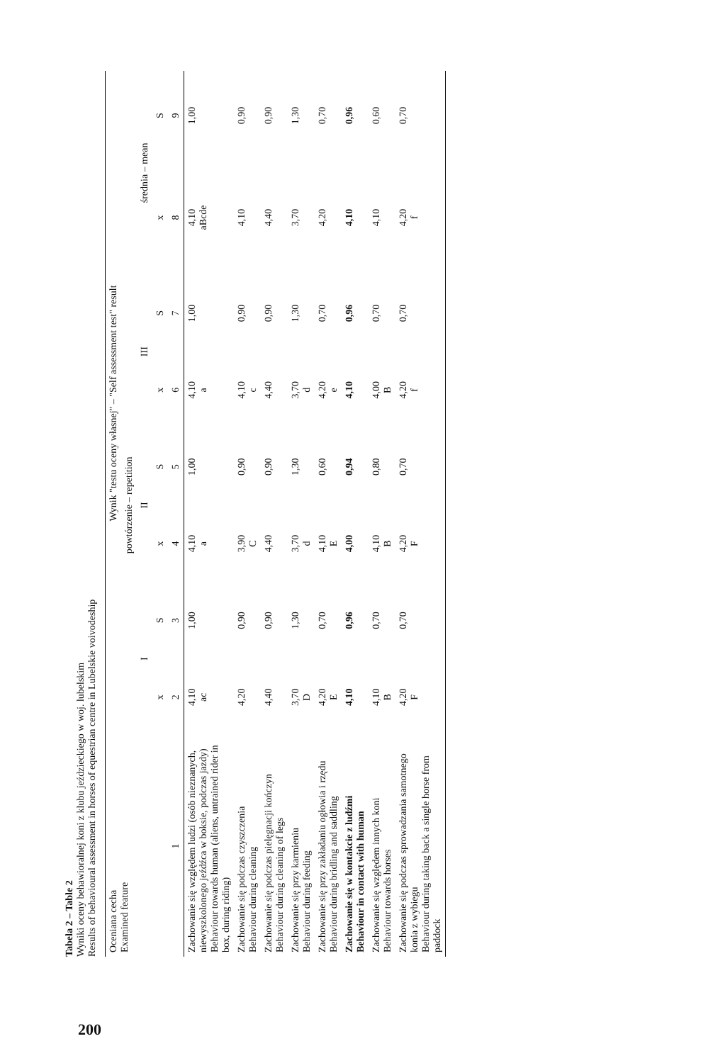Tabela 2 – Table 2
Wyniki oceny behawioralnej koni z klubu jeździeckiego w woj. lubelskim
Results of behavioural assessment in horses of equestrian centre in Lubelskie voivodeship
| Oceniana cecha Examined feature | Wynik "testu oceny własnej" – "Self assessment test" result | | | | | | | |
| --- | --- | --- | --- | --- | --- | --- | --- | --- |
| | powtórzenie – repetition | | | | | | średnia – mean | |
| | I | | II | | III | | | |
| | x | S | x | S | x | S | x | S |
| 1 | 2 | 3 | 4 | 5 | 6 | 7 | 8 | 9 |
| Zachowanie się względem ludzi (osób nieznanych, niewyszkolonego jeźdźca w boksie, podczas jazdy) Behaviour towards human (aliens, untrained rider in box, during riding) | 4,10 ac | 1,00 | 4,10 a | 1,00 | 4,10 a | 1,00 | 4,10 aBcde | 1,00 |
| Zachowanie się podczas czyszczenia Behaviour during cleaning | 4,20 | 0,90 | 3,90 C | 0,90 | 4,10 c | 0,90 | 4,10 | 0,90 |
| Zachowanie się podczas pielęgnacji kończyn Behaviour during cleaning of legs | 4,40 | 0,90 | 4,40 | 0,90 | 4,40 | 0,90 | 4,40 | 0,90 |
| Zachowanie się przy karmieniu Behaviour during feeding | 3,70 D | 1,30 | 3,70 d | 1,30 | 3,70 d | 1,30 | 3,70 | 1,30 |
| Zachowanie się przy zakładaniu ogłowia i rzędu Behaviour during bridling and saddling | 4,20 E | 0,70 | 4,10 E | 0,60 | 4,20 e | 0,70 | 4,20 | 0,70 |
| Zachowanie się w kontakcie z ludźmi Behaviour in contact with human | 4,10 | 0,96 | 4,00 | 0,94 | 4,10 | 0,96 | 4,10 | 0,96 |
| Zachowanie się względem innych koni Behaviour towards horses | 4,10 B | 0,70 | 4,10 B | 0,80 | 4,00 B | 0,70 | 4,10 | 0,60 |
| Zachowanie się podczas sprowadzania samotnego konia z wybiegu Behaviour during taking back a single horse from paddock | 4,20 F | 0,70 | 4,20 F | 0,70 | 4,20 f | 0,70 | 4,20 f | 0,70 |
200